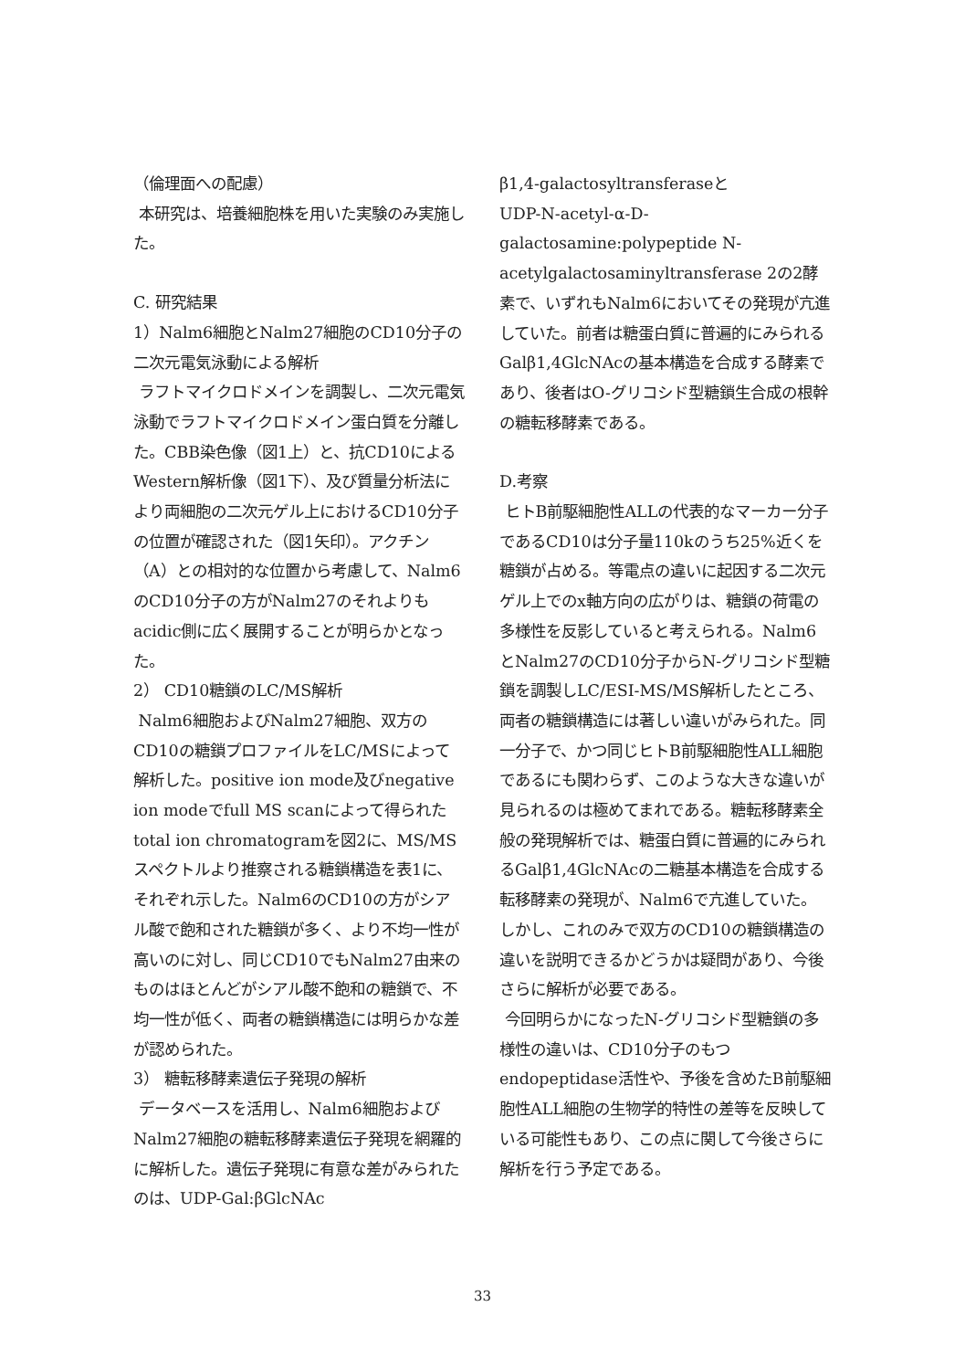（倫理面への配慮）
本研究は、培養細胞株を用いた実験のみ実施した。
C. 研究結果
1）Nalm6細胞とNalm27細胞のCD10分子の二次元電気泳動による解析
ラフトマイクロドメインを調製し、二次元電気泳動でラフトマイクロドメイン蛋白質を分離した。CBB染色像（図1上）と、抗CD10によるWestern解析像（図1下）、及び質量分析法により両細胞の二次元ゲル上におけるCD10分子の位置が確認された（図1矢印）。アクチン（A）との相対的な位置から考慮して、Nalm6のCD10分子の方がNalm27のそれよりもacidic側に広く展開することが明らかとなった。
2） CD10糖鎖のLC/MS解析
Nalm6細胞およびNalm27細胞、双方のCD10の糖鎖プロファイルをLC/MSによって解析した。positive ion mode及びnegative ion modeでfull MS scanによって得られたtotal ion chromatogramを図2に、MS/MSスペクトルより推察される糖鎖構造を表1に、それぞれ示した。Nalm6のCD10の方がシアル酸で飽和された糖鎖が多く、より不均一性が高いのに対し、同じCD10でもNalm27由来のものはほとんどがシアル酸不飽和の糖鎖で、不均一性が低く、両者の糖鎖構造には明らかな差が認められた。
3） 糖転移酵素遺伝子発現の解析
データベースを活用し、Nalm6細胞およびNalm27細胞の糖転移酵素遺伝子発現を網羅的に解析した。遺伝子発現に有意な差がみられたのは、UDP-Gal:βGlcNAc
β1,4-galactosyltransferaseと
UDP-N-acetyl-α-D-galactosamine:polypeptide N-acetylgalactosaminyltransferase 2の2酵素で、いずれもNalm6においてその発現が亢進していた。前者は糖蛋白質に普遍的にみられるGalβ1,4GlcNAcの基本構造を合成する酵素であり、後者はO-グリコシド型糖鎖生合成の根幹の糖転移酵素である。
D.考察
ヒトB前駆細胞性ALLの代表的なマーカー分子であるCD10は分子量110kのうち25%近くを糖鎖が占める。等電点の違いに起因する二次元ゲル上でのx軸方向の広がりは、糖鎖の荷電の多様性を反影していると考えられる。Nalm6とNalm27のCD10分子からN-グリコシド型糖鎖を調製しLC/ESI-MS/MS解析したところ、両者の糖鎖構造には著しい違いがみられた。同一分子で、かつ同じヒトB前駆細胞性ALL細胞であるにも関わらず、このような大きな違いが見られるのは極めてまれである。糖転移酵素全般の発現解析では、糖蛋白質に普遍的にみられるGalβ1,4GlcNAcの二糖基本構造を合成する転移酵素の発現が、Nalm6で亢進していた。しかし、これのみで双方のCD10の糖鎖構造の違いを説明できるかどうかは疑問があり、今後さらに解析が必要である。
今回明らかになったN-グリコシド型糖鎖の多様性の違いは、CD10分子のもつendopeptidase活性や、予後を含めたB前駆細胞性ALL細胞の生物学的特性の差等を反映している可能性もあり、この点に関して今後さらに解析を行う予定である。
33